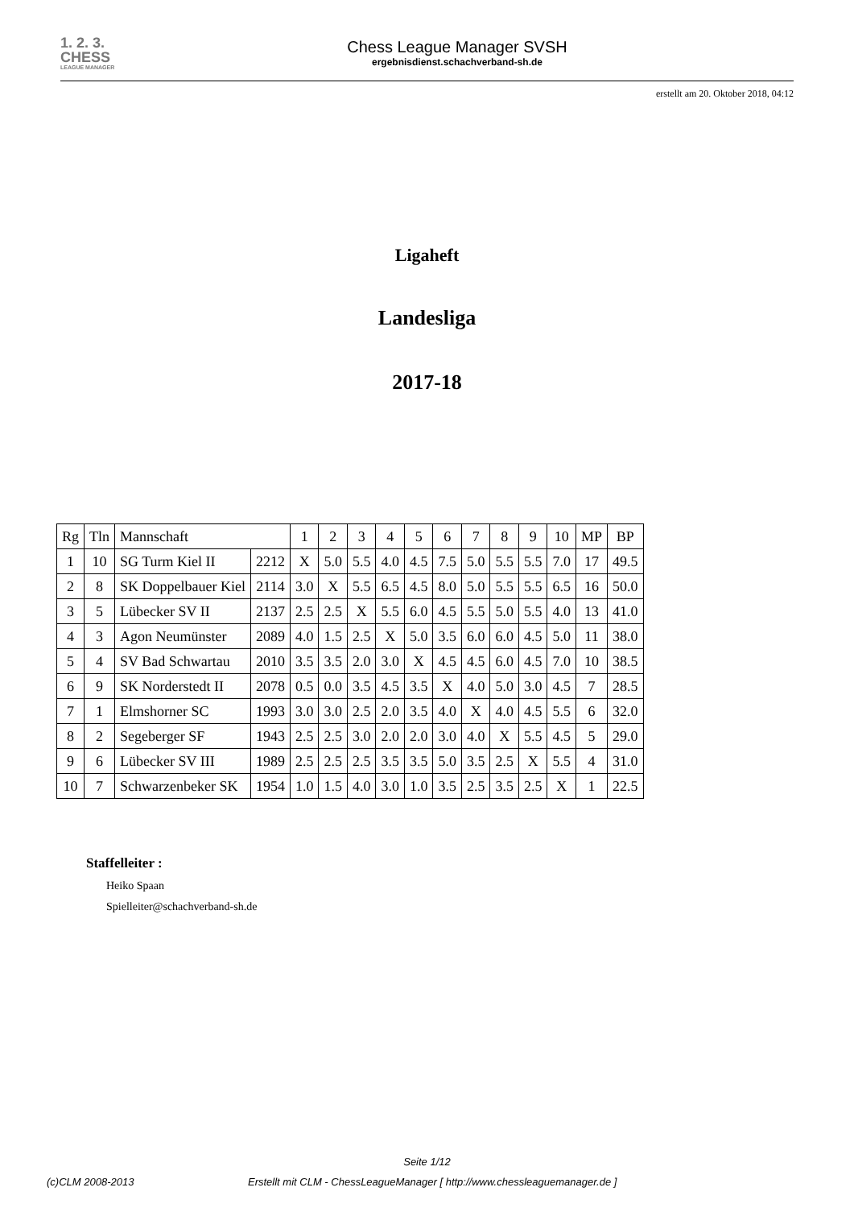1. 2. 3. CHESS
LEAGUE MANAGER
Chess League Manager SVSH
ergebnisdienst.schachverband-sh.de
erstellt am 20. Oktober 2018, 04:12
Ligaheft
Landesliga
2017-18
| Rg | Tln | Mannschaft | | 1 | 2 | 3 | 4 | 5 | 6 | 7 | 8 | 9 | 10 | MP | BP |
| --- | --- | --- | --- | --- | --- | --- | --- | --- | --- | --- | --- | --- | --- | --- | --- |
| 1 | 10 | SG Turm Kiel II | 2212 | X | 5.0 | 5.5 | 4.0 | 4.5 | 7.5 | 5.0 | 5.5 | 5.5 | 7.0 | 17 | 49.5 |
| 2 | 8 | SK Doppelbauer Kiel | 2114 | 3.0 | X | 5.5 | 6.5 | 4.5 | 8.0 | 5.0 | 5.5 | 5.5 | 6.5 | 16 | 50.0 |
| 3 | 5 | Lübecker SV II | 2137 | 2.5 | 2.5 | X | 5.5 | 6.0 | 4.5 | 5.5 | 5.0 | 5.5 | 4.0 | 13 | 41.0 |
| 4 | 3 | Agon Neumünster | 2089 | 4.0 | 1.5 | 2.5 | X | 5.0 | 3.5 | 6.0 | 6.0 | 4.5 | 5.0 | 11 | 38.0 |
| 5 | 4 | SV Bad Schwartau | 2010 | 3.5 | 3.5 | 2.0 | 3.0 | X | 4.5 | 4.5 | 6.0 | 4.5 | 7.0 | 10 | 38.5 |
| 6 | 9 | SK Norderstedt II | 2078 | 0.5 | 0.0 | 3.5 | 4.5 | 3.5 | X | 4.0 | 5.0 | 3.0 | 4.5 | 7 | 28.5 |
| 7 | 1 | Elmshorner SC | 1993 | 3.0 | 3.0 | 2.5 | 2.0 | 3.5 | 4.0 | X | 4.0 | 4.5 | 5.5 | 6 | 32.0 |
| 8 | 2 | Segeberger SF | 1943 | 2.5 | 2.5 | 3.0 | 2.0 | 2.0 | 3.0 | 4.0 | X | 5.5 | 4.5 | 5 | 29.0 |
| 9 | 6 | Lübecker SV III | 1989 | 2.5 | 2.5 | 2.5 | 3.5 | 3.5 | 5.0 | 3.5 | 2.5 | X | 5.5 | 4 | 31.0 |
| 10 | 7 | Schwarzenbeker SK | 1954 | 1.0 | 1.5 | 4.0 | 3.0 | 1.0 | 3.5 | 2.5 | 3.5 | 2.5 | X | 1 | 22.5 |
Staffelleiter :
Heiko Spaan
Spielleiter@schachverband-sh.de
Seite 1/12
(c)CLM 2008-2013 Erstellt mit CLM - ChessLeagueManager [ http://www.chessleaguemanager.de ]